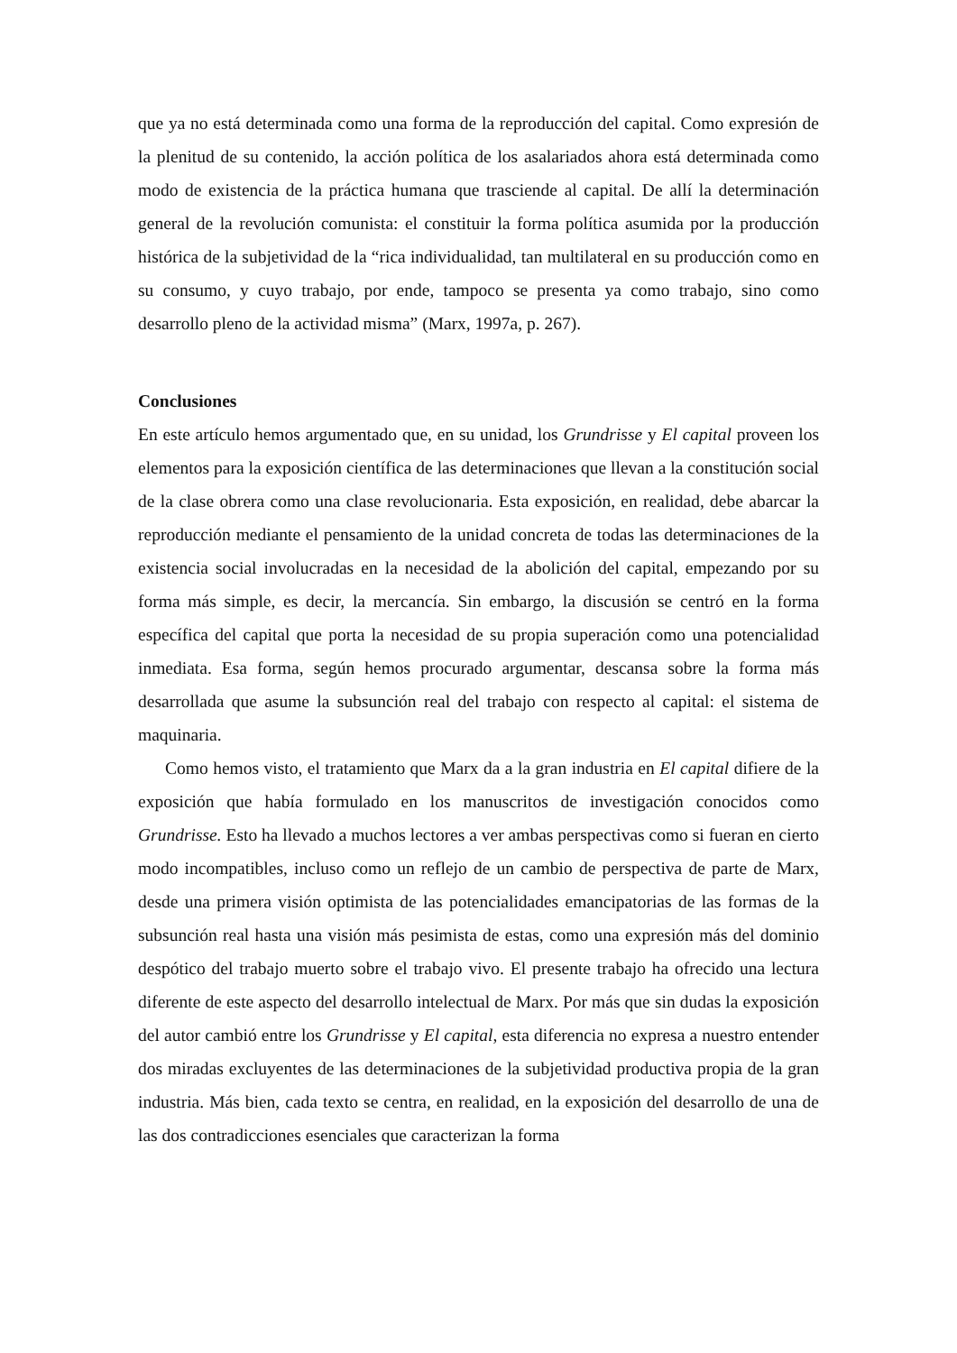que ya no está determinada como una forma de la reproducción del capital. Como expresión de la plenitud de su contenido, la acción política de los asalariados ahora está determinada como modo de existencia de la práctica humana que trasciende al capital. De allí la determinación general de la revolución comunista: el constituir la forma política asumida por la producción histórica de la subjetividad de la “rica individualidad, tan multilateral en su producción como en su consumo, y cuyo trabajo, por ende, tampoco se presenta ya como trabajo, sino como desarrollo pleno de la actividad misma” (Marx, 1997a, p. 267).
Conclusiones
En este artículo hemos argumentado que, en su unidad, los Grundrisse y El capital proveen los elementos para la exposición científica de las determinaciones que llevan a la constitución social de la clase obrera como una clase revolucionaria. Esta exposición, en realidad, debe abarcar la reproducción mediante el pensamiento de la unidad concreta de todas las determinaciones de la existencia social involucradas en la necesidad de la abolición del capital, empezando por su forma más simple, es decir, la mercancía. Sin embargo, la discusión se centró en la forma específica del capital que porta la necesidad de su propia superación como una potencialidad inmediata. Esa forma, según hemos procurado argumentar, descansa sobre la forma más desarrollada que asume la subsunción real del trabajo con respecto al capital: el sistema de maquinaria.
Como hemos visto, el tratamiento que Marx da a la gran industria en El capital difiere de la exposición que había formulado en los manuscritos de investigación conocidos como Grundrisse. Esto ha llevado a muchos lectores a ver ambas perspectivas como si fueran en cierto modo incompatibles, incluso como un reflejo de un cambio de perspectiva de parte de Marx, desde una primera visión optimista de las potencialidades emancipatorias de las formas de la subsunción real hasta una visión más pesimista de estas, como una expresión más del dominio despótico del trabajo muerto sobre el trabajo vivo. El presente trabajo ha ofrecido una lectura diferente de este aspecto del desarrollo intelectual de Marx. Por más que sin dudas la exposición del autor cambió entre los Grundrisse y El capital, esta diferencia no expresa a nuestro entender dos miradas excluyentes de las determinaciones de la subjetividad productiva propia de la gran industria. Más bien, cada texto se centra, en realidad, en la exposición del desarrollo de una de las dos contradicciones esenciales que caracterizan la forma